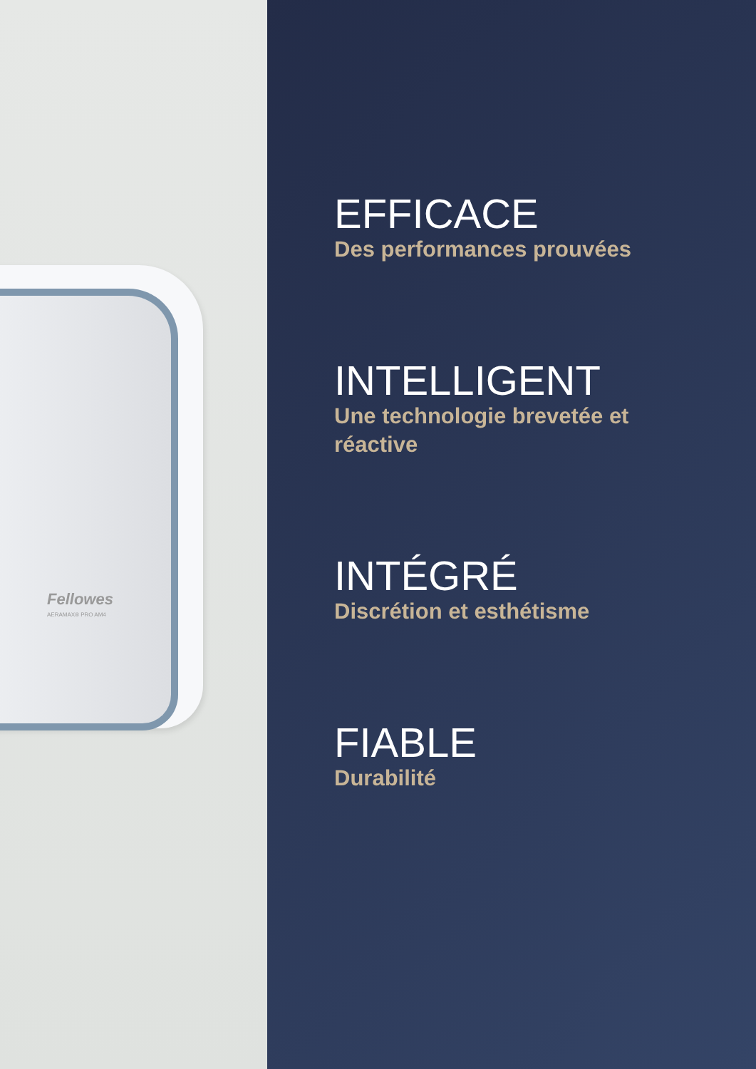Fellowes
AERAMAX® PRO AM4
EFFICACE
Des performances prouvées
INTELLIGENT
Une technologie brevetée et réactive
INTÉGRÉ
Discrétion et esthétisme
FIABLE
Durabilité